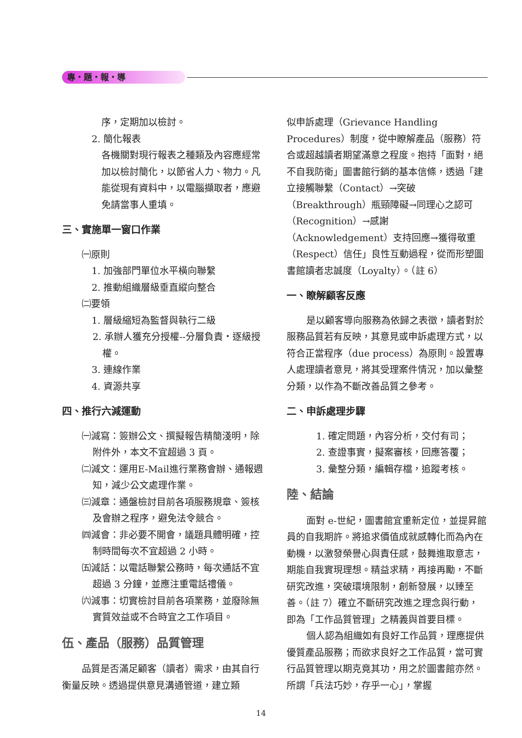專・題・報・導
序，定期加以檢討。
2. 簡化報表
各機關對現行報表之種類及內容應經常加以檢討簡化，以節省人力、物力。凡能從現有資料中，以電腦擷取者，應避免請當事人重填。
三、實施單一窗口作業
㈠原則
1. 加強部門單位水平橫向聯繫
2. 推動組織層級垂直縱向整合
㈡要領
1. 層級縮短為監督與執行二級
2. 承辦人獲充分授權--分層負責・逐級授權。
3. 連線作業
4. 資源共享
四、推行六減運動
㈠減寫：簽辦公文、撰擬報告精簡淺明，除附件外，本文不宜超過 3 頁。
㈡減文：運用E-Mail進行業務會辦、通報週知，減少公文處理作業。
㈢減章：通盤檢討目前各項服務規章、簽核及會辦之程序，避免法令競合。
㈣減會：非必要不開會，議題具體明確，控制時間每次不宜超過 2 小時。
㈤減話：以電話聯繫公務時，每次通話不宜超過 3 分鐘，並應注重電話禮儀。
㈥減事：切實檢討目前各項業務，並廢除無實質效益或不合時宜之工作項目。
伍、產品（服務）品質管理
品質是否滿足顧客（讀者）需求，由其自行衡量反映。透過提供意見溝通管道，建立類
似申訴處理（Grievance Handling Procedures）制度，從中瞭解產品（服務）符合或超越讀者期望滿意之程度。抱持「面對，絕不自我防衛」圖書館行銷的基本信條，透過「建立接觸聯繫（Contact）→突破（Breakthrough）瓶頸障礙→同理心之認可（Recognition）→感謝（Acknowledgement）支持回應→獲得敬重（Respect）信任」良性互動過程，從而形塑圖書館讀者忠誠度（Loyalty）。（註 6）
一、瞭解顧客反應
是以顧客導向服務為依歸之表徵，讀者對於服務品質若有反映，其意見或申訴處理方式，以符合正當程序（due process）為原則。設置專人處理讀者意見，將其受理案件情況，加以彙整分類，以作為不斷改善品質之參考。
二、申訴處理步驟
1. 確定問題，內容分析，交付有司；
2. 查證事實，擬案審核，回應答覆；
3. 彙整分類，編輯存檔，追蹤考核。
陸、結論
面對 e-世紀，圖書館宜重新定位，並提昇館員的自我期許。將追求價值成就感轉化而為內在動機，以激發榮譽心與責任感，鼓舞進取意志，期能自我實現理想。精益求精，再接再勵，不斷研究改進，突破環境限制，創新發展，以臻至善。（註 7）確立不斷研究改進之理念與行動，即為「工作品質管理」之精義與首要目標。
個人認為組織如有良好工作品質，理應提供優質產品服務；而欲求良好之工作品質，當可實行品質管理以期克竟其功，用之於圖書館亦然。所謂「兵法巧妙，存乎一心」，掌握
14